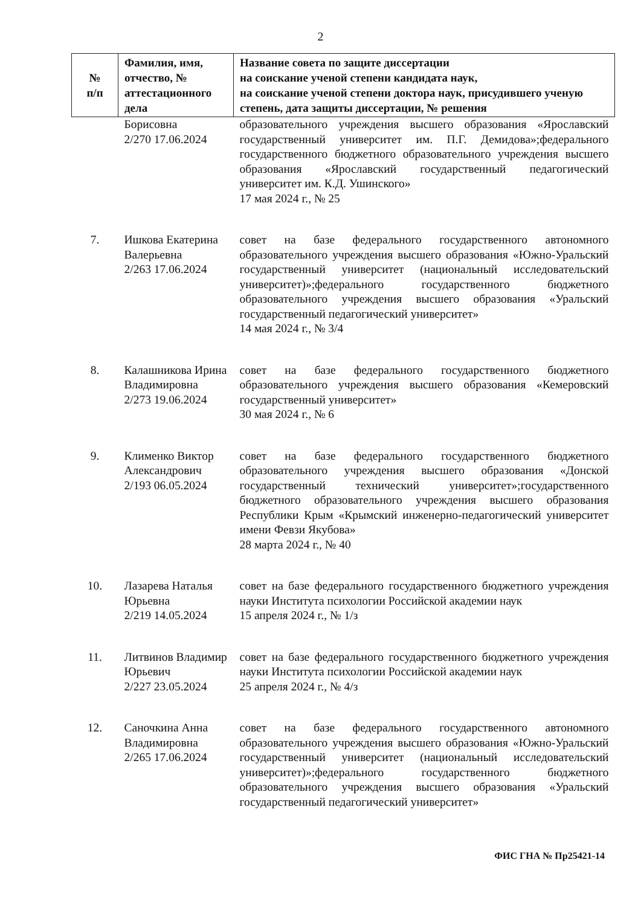2
| № п/п | Фамилия, имя, отчество, № аттестационного дела | Название совета по защите диссертации на соискание ученой степени кандидата наук, на соискание ученой степени доктора наук, присудившего ученую степень, дата защиты диссертации, № решения |
| --- | --- | --- |
| | Борисовна 2/270 17.06.2024 | образовательного учреждения высшего образования «Ярославский государственный университет им. П.Г. Демидова»;федерального государственного бюджетного образовательного учреждения высшего образования «Ярославский государственный педагогический университет им. К.Д. Ушинского» 17 мая 2024 г., № 25 |
| 7. | Ишкова Екатерина Валерьевна 2/263 17.06.2024 | совет на базе федерального государственного автономного образовательного учреждения высшего образования «Южно-Уральский государственный университет (национальный исследовательский университет)»;федерального государственного бюджетного образовательного учреждения высшего образования «Уральский государственный педагогический университет» 14 мая 2024 г., № 3/4 |
| 8. | Калашникова Ирина Владимировна 2/273 19.06.2024 | совет на базе федерального государственного бюджетного образовательного учреждения высшего образования «Кемеровский государственный университет» 30 мая 2024 г., № 6 |
| 9. | Клименко Виктор Александрович 2/193 06.05.2024 | совет на базе федерального государственного бюджетного образовательного учреждения высшего образования «Донской государственный технический университет»;государственного бюджетного образовательного учреждения высшего образования Республики Крым «Крымский инженерно-педагогический университет имени Февзи Якубова» 28 марта 2024 г., № 40 |
| 10. | Лазарева Наталья Юрьевна 2/219 14.05.2024 | совет на базе федерального государственного бюджетного учреждения науки Института психологии Российской академии наук 15 апреля 2024 г., № 1/з |
| 11. | Литвинов Владимир Юрьевич 2/227 23.05.2024 | совет на базе федерального государственного бюджетного учреждения науки Института психологии Российской академии наук 25 апреля 2024 г., № 4/з |
| 12. | Саночкина Анна Владимировна 2/265 17.06.2024 | совет на базе федерального государственного автономного образовательного учреждения высшего образования «Южно-Уральский государственный университет (национальный исследовательский университет)»;федерального государственного бюджетного образовательного учреждения высшего образования «Уральский государственный педагогический университет» |
ФИС ГНА № Пр25421-14